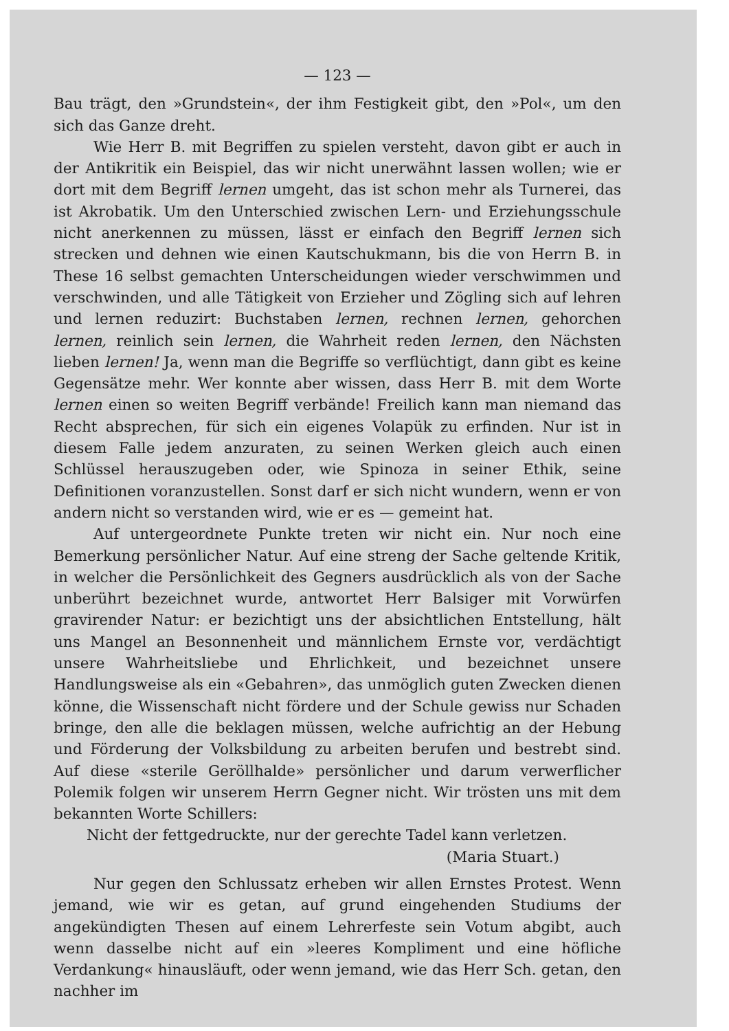— 123 —
Bau trägt, den »Grundstein«, der ihm Festigkeit gibt, den »Pol«, um den sich das Ganze dreht.
Wie Herr B. mit Begriffen zu spielen versteht, davon gibt er auch in der Antikritik ein Beispiel, das wir nicht unerwähnt lassen wollen; wie er dort mit dem Begriff lernen umgeht, das ist schon mehr als Turnerei, das ist Akrobatik. Um den Unterschied zwischen Lern- und Erziehungsschule nicht anerkennen zu müssen, lässt er einfach den Begriff lernen sich strecken und dehnen wie einen Kautschukmann, bis die von Herrn B. in These 16 selbst gemachten Unterscheidungen wieder verschwimmen und verschwinden, und alle Tätigkeit von Erzieher und Zögling sich auf lehren und lernen reduzirt: Buchstaben lernen, rechnen lernen, gehorchen lernen, reinlich sein lernen, die Wahrheit reden lernen, den Nächsten lieben lernen! Ja, wenn man die Begriffe so verflüchtigt, dann gibt es keine Gegensätze mehr. Wer konnte aber wissen, dass Herr B. mit dem Worte lernen einen so weiten Begriff verbände! Freilich kann man niemand das Recht absprechen, für sich ein eigenes Volapük zu erfinden. Nur ist in diesem Falle jedem anzuraten, zu seinen Werken gleich auch einen Schlüssel herauszugeben oder, wie Spinoza in seiner Ethik, seine Definitionen voranzustellen. Sonst darf er sich nicht wundern, wenn er von andern nicht so verstanden wird, wie er es — gemeint hat.
Auf untergeordnete Punkte treten wir nicht ein. Nur noch eine Bemerkung persönlicher Natur. Auf eine streng der Sache geltende Kritik, in welcher die Persönlichkeit des Gegners ausdrücklich als von der Sache unberührt bezeichnet wurde, antwortet Herr Balsiger mit Vorwürfen gravirender Natur: er bezichtigt uns der absichtlichen Entstellung, hält uns Mangel an Besonnenheit und männlichem Ernste vor, verdächtigt unsere Wahrheitsliebe und Ehrlichkeit, und bezeichnet unsere Handlungsweise als ein «Gebahren», das unmöglich guten Zwecken dienen könne, die Wissenschaft nicht fördere und der Schule gewiss nur Schaden bringe, den alle die beklagen müssen, welche aufrichtig an der Hebung und Förderung der Volksbildung zu arbeiten berufen und bestrebt sind. Auf diese «sterile Geröllhalde» persönlicher und darum verwerflicher Polemik folgen wir unserem Herrn Gegner nicht. Wir trösten uns mit dem bekannten Worte Schillers:
Nicht der fettgedruckte, nur der gerechte Tadel kann verletzen.
(Maria Stuart.)
Nur gegen den Schlussatz erheben wir allen Ernstes Protest. Wenn jemand, wie wir es getan, auf grund eingehenden Studiums der angekündigten Thesen auf einem Lehrerfeste sein Votum abgibt, auch wenn dasselbe nicht auf ein »leeres Kompliment und eine höfliche Verdankung« hinausläuft, oder wenn jemand, wie das Herr Sch. getan, den nachher im